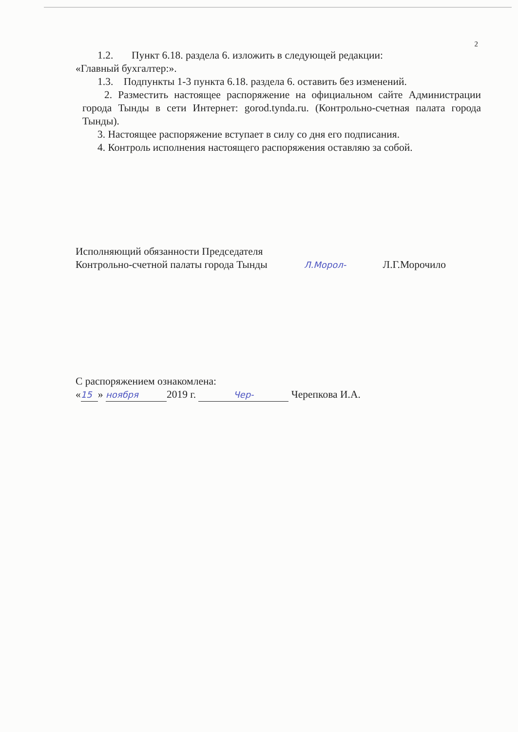2
1.2. Пункт 6.18. раздела 6. изложить в следующей редакции:
«Главный бухгалтер:».
1.3. Подпункты 1-3 пункта 6.18. раздела 6. оставить без изменений.
2. Разместить настоящее распоряжение на официальном сайте Администрации города Тынды в сети Интернет: gorod.tynda.ru. (Контрольно-счетная палата города Тынды).
3. Настоящее распоряжение вступает в силу со дня его подписания.
4. Контроль исполнения настоящего распоряжения оставляю за собой.
Исполняющий обязанности Председателя
Контрольно-счетной палаты города Тынды Л.Морол- Л.Г.Морочило
С распоряжением ознакомлена:
« 15 » ноября 2019 г. Чер- Черепкова И.А.